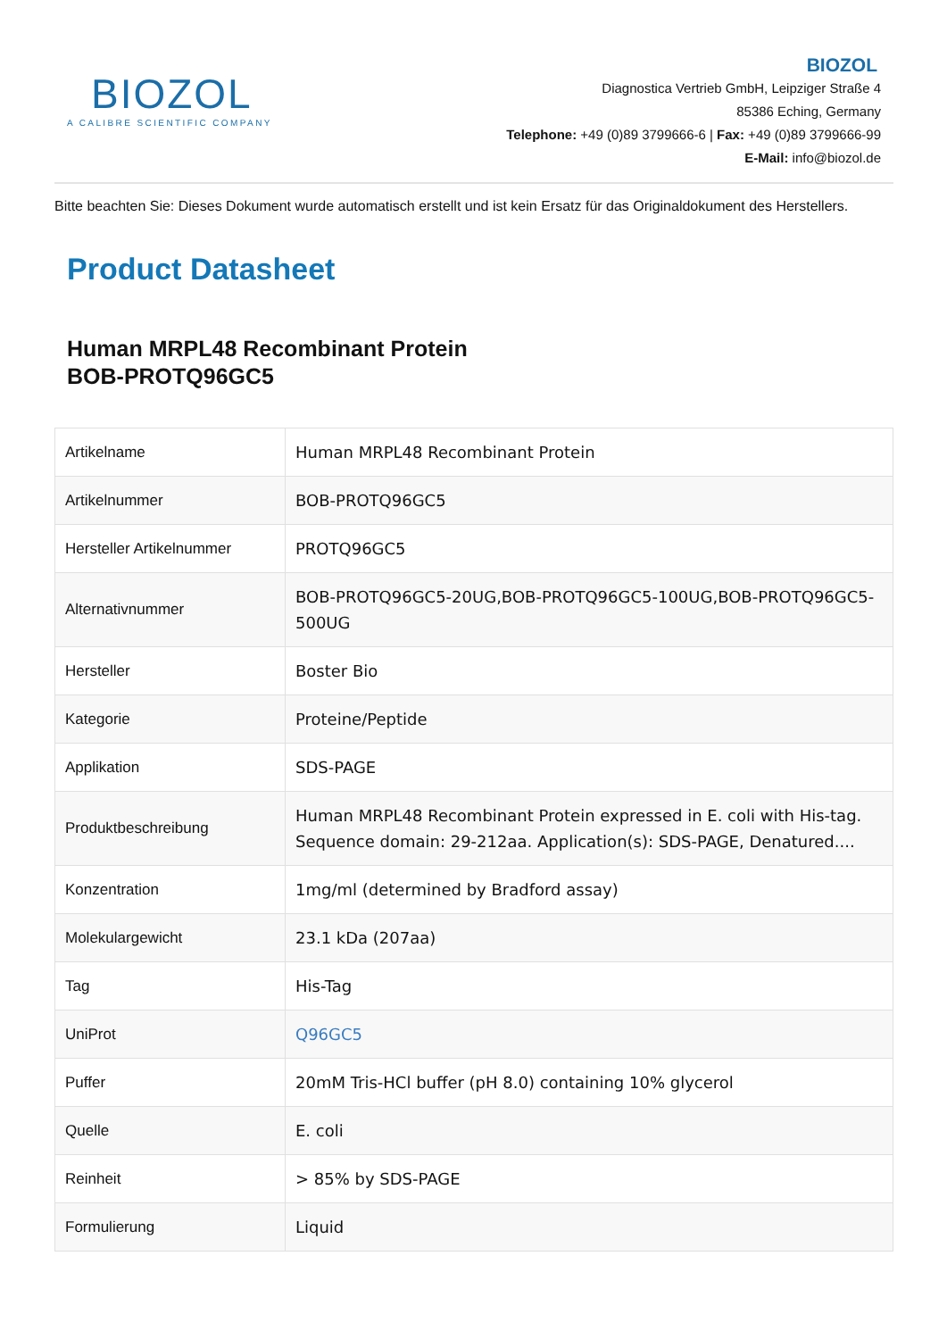BIOZOL
A CALIBRE SCIENTIFIC COMPANY
BIOZOL
Diagnostica Vertrieb GmbH, Leipziger Straße 4
85386 Eching, Germany
Telephone: +49 (0)89 3799666-6 | Fax: +49 (0)89 3799666-99
E-Mail: info@biozol.de
Bitte beachten Sie: Dieses Dokument wurde automatisch erstellt und ist kein Ersatz für das Originaldokument des Herstellers.
Product Datasheet
Human MRPL48 Recombinant Protein
BOB-PROTQ96GC5
| Artikelname | Human MRPL48 Recombinant Protein |
| Artikelnummer | BOB-PROTQ96GC5 |
| Hersteller Artikelnummer | PROTQ96GC5 |
| Alternativnummer | BOB-PROTQ96GC5-20UG,BOB-PROTQ96GC5-100UG,BOB-PROTQ96GC5-500UG |
| Hersteller | Boster Bio |
| Kategorie | Proteine/Peptide |
| Applikation | SDS-PAGE |
| Produktbeschreibung | Human MRPL48 Recombinant Protein expressed in E. coli with His-tag. Sequence domain: 29-212aa. Application(s): SDS-PAGE, Denatured.... |
| Konzentration | 1mg/ml (determined by Bradford assay) |
| Molekulargewicht | 23.1 kDa (207aa) |
| Tag | His-Tag |
| UniProt | Q96GC5 |
| Puffer | 20mM Tris-HCl buffer (pH 8.0) containing 10% glycerol |
| Quelle | E. coli |
| Reinheit | > 85% by SDS-PAGE |
| Formulierung | Liquid |